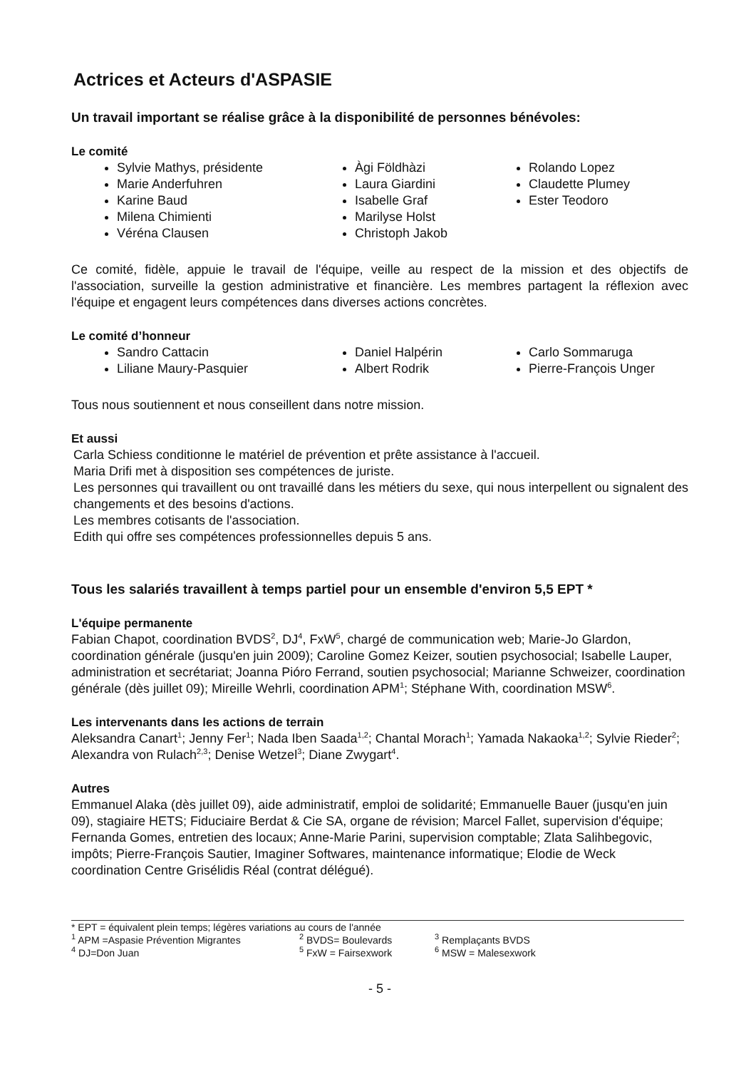Actrices et Acteurs d'ASPASIE
Un travail important se réalise grâce à la disponibilité de personnes bénévoles:
Le comité
Sylvie Mathys, présidente
Marie Anderfuhren
Karine Baud
Milena Chimienti
Véréna Clausen
Àgi Földhàzi
Laura Giardini
Isabelle Graf
Marilyse Holst
Christoph Jakob
Rolando Lopez
Claudette Plumey
Ester Teodoro
Ce comité, fidèle, appuie le travail de l'équipe, veille au respect de la mission et des objectifs de l'association, surveille la gestion administrative et financière. Les membres partagent la réflexion avec l'équipe et engagent leurs compétences dans diverses actions concrètes.
Le comité d’honneur
Sandro Cattacin
Liliane Maury-Pasquier
Daniel Halpérin
Albert Rodrik
Carlo Sommaruga
Pierre-François Unger
Tous nous soutiennent et nous conseillent dans notre mission.
Et aussi
Carla Schiess conditionne le matériel de prévention et prête assistance à l'accueil.
Maria Drifi met à disposition ses compétences de juriste.
Les personnes qui travaillent ou ont travaillé dans les métiers du sexe, qui nous interpellent ou signalent des changements et des besoins d'actions.
Les membres cotisants de l'association.
Edith qui offre ses compétences professionnelles depuis 5 ans.
Tous les salariés travaillent à temps partiel pour un ensemble d'environ 5,5 EPT *
L'équipe permanente
Fabian Chapot, coordination BVDS<sup>2</sup>, DJ<sup>4</sup>, FxW<sup>5</sup>, chargé de communication web; Marie-Jo Glardon, coordination générale (jusqu'en juin 2009); Caroline Gomez Keizer, soutien psychosocial; Isabelle Lauper, administration et secrétariat; Joanna Pióro Ferrand, soutien psychosocial; Marianne Schweizer, coordination générale (dès juillet 09); Mireille Wehrli, coordination APM<sup>1</sup>; Stéphane With, coordination MSW<sup>6</sup>.
Les intervenants dans les actions de terrain
Aleksandra Canart<sup>1</sup>; Jenny Fer<sup>1</sup>; Nada Iben Saada<sup>1,2</sup>; Chantal Morach<sup>1</sup>; Yamada Nakaoka<sup>1,2</sup>; Sylvie Rieder<sup>2</sup>; Alexandra von Rulach<sup>2,3</sup>; Denise Wetzel<sup>3</sup>; Diane Zwygart<sup>4</sup>.
Autres
Emmanuel Alaka (dès juillet 09), aide administratif, emploi de solidarité; Emmanuelle Bauer (jusqu'en juin 09), stagiaire HETS; Fiduciaire Berdat & Cie SA, organe de révision; Marcel Fallet, supervision d'équipe; Fernanda Gomes, entretien des locaux; Anne-Marie Parini, supervision comptable; Zlata Salihbegovic, impôts; Pierre-François Sautier, Imaginer Softwares, maintenance informatique; Elodie de Weck coordination Centre Grisélidis Réal (contrat délégué).
* EPT = équivalent plein temps; légères variations au cours de l'année
<sup>1</sup> APM =Aspasie Prévention Migrantes <sup>2</sup> BVDS= Boulevards <sup>3</sup> Remplaçants BVDS
<sup>4</sup> DJ=Don Juan <sup>5</sup> FxW = Fairsexwork <sup>6</sup> MSW = Malesexwork
- 5 -